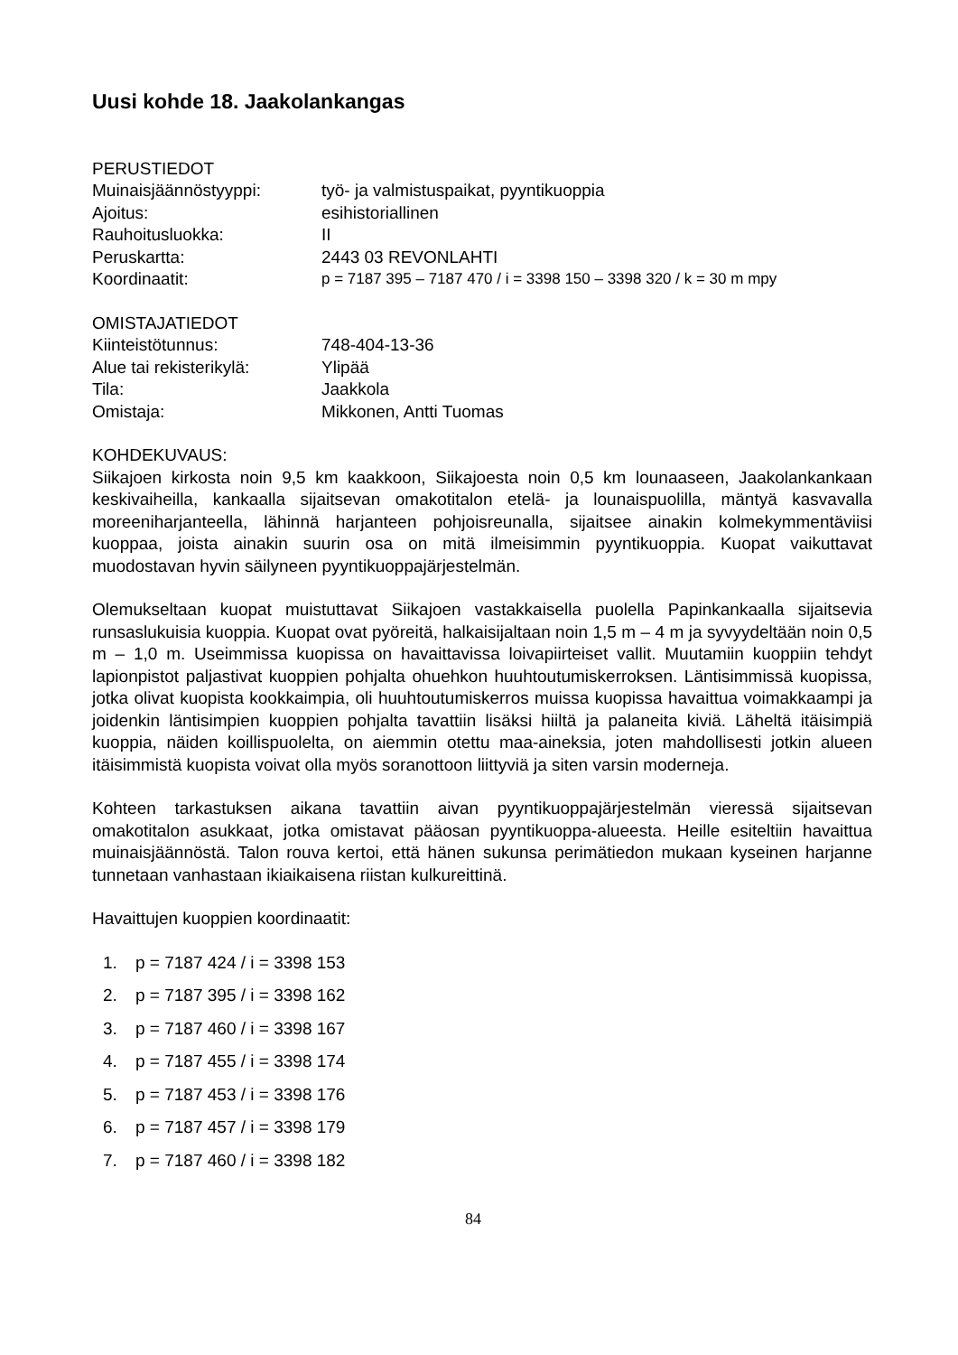Uusi kohde 18. Jaakolankangas
PERUSTIEDOT
Muinaisjäännöstyyppi: työ- ja valmistuspaikat, pyyntikuoppia
Ajoitus: esihistoriallinen
Rauhoitusluokka: II
Peruskartta: 2443 03 REVONLAHTI
Koordinaatit: p = 7187 395 – 7187 470 / i = 3398 150 – 3398 320 / k = 30 m mpy
OMISTAJATIEDOT
Kiinteistötunnus: 748-404-13-36
Alue tai rekisterikylä:
Ylipää
Tila: Jaakkola
Omistaja: Mikkonen, Antti Tuomas
KOHDEKUVAUS:
Siikajoen kirkosta noin 9,5 km kaakkoon, Siikajoesta noin 0,5 km lounaaseen, Jaakolan­kankaan keskivaiheilla, kankaalla sijaitsevan omakotitalon etelä- ja lounaispuolilla, mäntyä kasvavalla moreeniharjanteella, lähinnä harjanteen pohjoisreunalla, sijaitsee ainakin kolmekymmentäviisi kuoppaa, joista ainakin suurin osa on mitä ilmeisimmin pyynti­kuoppia. Kuopat vaikuttavat muodostavan hyvin säilyneen pyyntikuoppajärjestelmän.
Olemukseltaan kuopat muistuttavat Siikajoen vastakkaisella puolella Papinkankaalla sijaitsevia runsaslukuisia kuoppia. Kuopat ovat pyöreitä, halkaisijaltaan noin 1,5 m – 4 m ja syvyydeltään noin 0,5 m – 1,0 m. Useimmissa kuopissa on havaittavissa loivapiirteiset vallit. Muutamiin kuoppiin tehdyt lapionpistot paljastivat kuoppien pohjalta ohuehkon huuhtoutumiskerroksen. Läntisimmissä kuopissa, jotka olivat kuopista kookkaimpia, oli huuhtoutumiskerros muissa kuopissa havaittua voimakkaampi ja joidenkin läntisimpien kuoppien pohjalta tavattiin lisäksi hiiltä ja palaneita kiviä. Läheltä itäisimpiä kuoppia, näiden koillispuolelta, on aiemmin otettu maa-aineksia, joten mahdollisesti jotkin alueen itäisimmistä kuopista voivat olla myös soranottoon liittyviä ja siten varsin moderneja.
Kohteen tarkastuksen aikana tavattiin aivan pyyntikuoppajärjestelmän vieressä sijaitsevan omakotitalon asukkaat, jotka omistavat pääosan pyyntikuoppa-alueesta. Heille esiteltiin havaittua muinaisjäännöstä. Talon rouva kertoi, että hänen sukunsa perimätiedon mukaan kyseinen harjanne tunnetaan vanhastaan ikiaikaisena riistan kulkureittinä.
Havaittujen kuoppien koordinaatit:
1. p = 7187 424 / i = 3398 153
2. p = 7187 395 / i = 3398 162
3. p = 7187 460 / i = 3398 167
4. p = 7187 455 / i = 3398 174
5. p = 7187 453 / i = 3398 176
6. p = 7187 457 / i = 3398 179
7. p = 7187 460 / i = 3398 182
84